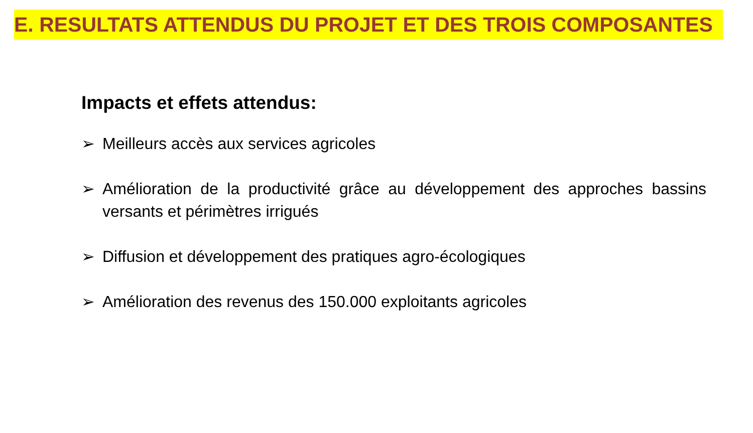E. RESULTATS ATTENDUS DU PROJET ET DES TROIS COMPOSANTES
Impacts et effets attendus:
➢ Meilleurs accès aux services agricoles
➢ Amélioration de la productivité grâce au développement des approches bassins versants et périmètres irrigués
➢ Diffusion et développement des pratiques agro-écologiques
➢ Amélioration des revenus des 150.000 exploitants agricoles